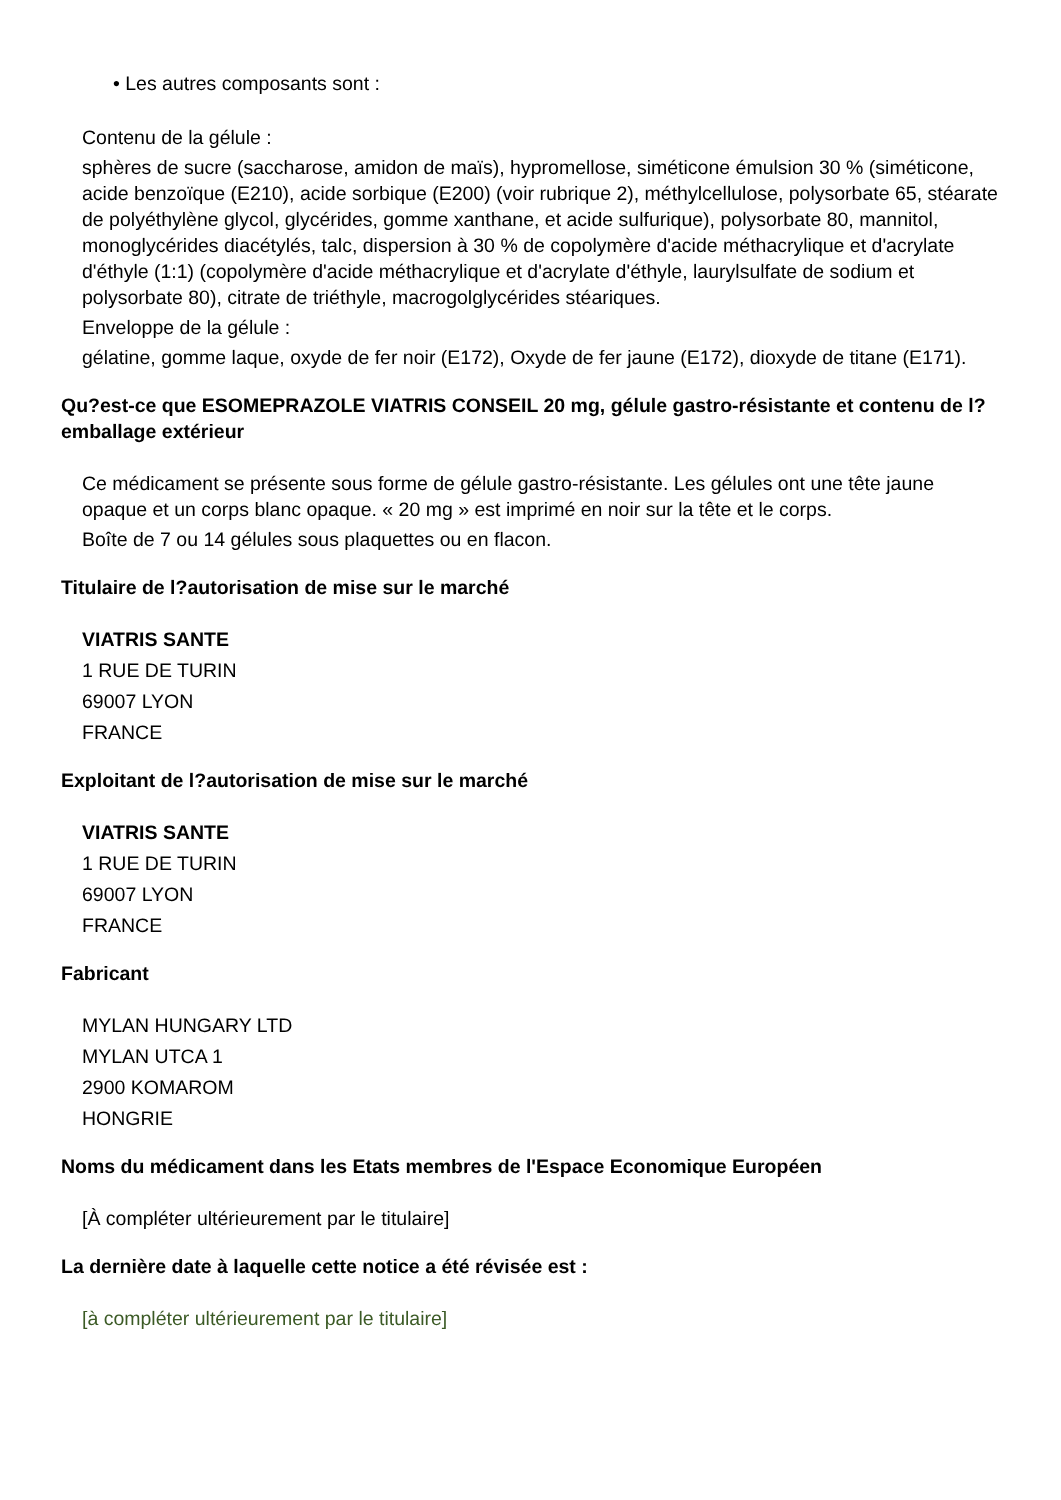• Les autres composants sont :
Contenu de la gélule :
sphères de sucre (saccharose, amidon de maïs), hypromellose, siméticone émulsion 30 % (siméticone, acide benzoïque (E210), acide sorbique (E200) (voir rubrique 2), méthylcellulose, polysorbate 65, stéarate de polyéthylène glycol, glycérides, gomme xanthane, et acide sulfurique), polysorbate 80, mannitol, monoglycérides diacétylés, talc, dispersion à 30 % de copolymère d'acide méthacrylique et d'acrylate d'éthyle (1:1) (copolymère d'acide méthacrylique et d'acrylate d'éthyle, laurylsulfate de sodium et polysorbate 80), citrate de triéthyle, macrogolglycérides stéariques.
Enveloppe de la gélule :
gélatine, gomme laque, oxyde de fer noir (E172), Oxyde de fer jaune (E172), dioxyde de titane (E171).
Qu?est-ce que ESOMEPRAZOLE VIATRIS CONSEIL 20 mg, gélule gastro-résistante et contenu de l?emballage extérieur
Ce médicament se présente sous forme de gélule gastro-résistante. Les gélules ont une tête jaune opaque et un corps blanc opaque. « 20 mg » est imprimé en noir sur la tête et le corps.
Boîte de 7 ou 14 gélules sous plaquettes ou en flacon.
Titulaire de l?autorisation de mise sur le marché
VIATRIS SANTE
1 RUE DE TURIN
69007 LYON
FRANCE
Exploitant de l?autorisation de mise sur le marché
VIATRIS SANTE
1 RUE DE TURIN
69007 LYON
FRANCE
Fabricant
MYLAN HUNGARY LTD
MYLAN UTCA 1
2900 KOMAROM
HONGRIE
Noms du médicament dans les Etats membres de l'Espace Economique Européen
[À compléter ultérieurement par le titulaire]
La dernière date à laquelle cette notice a été révisée est :
[à compléter ultérieurement par le titulaire]